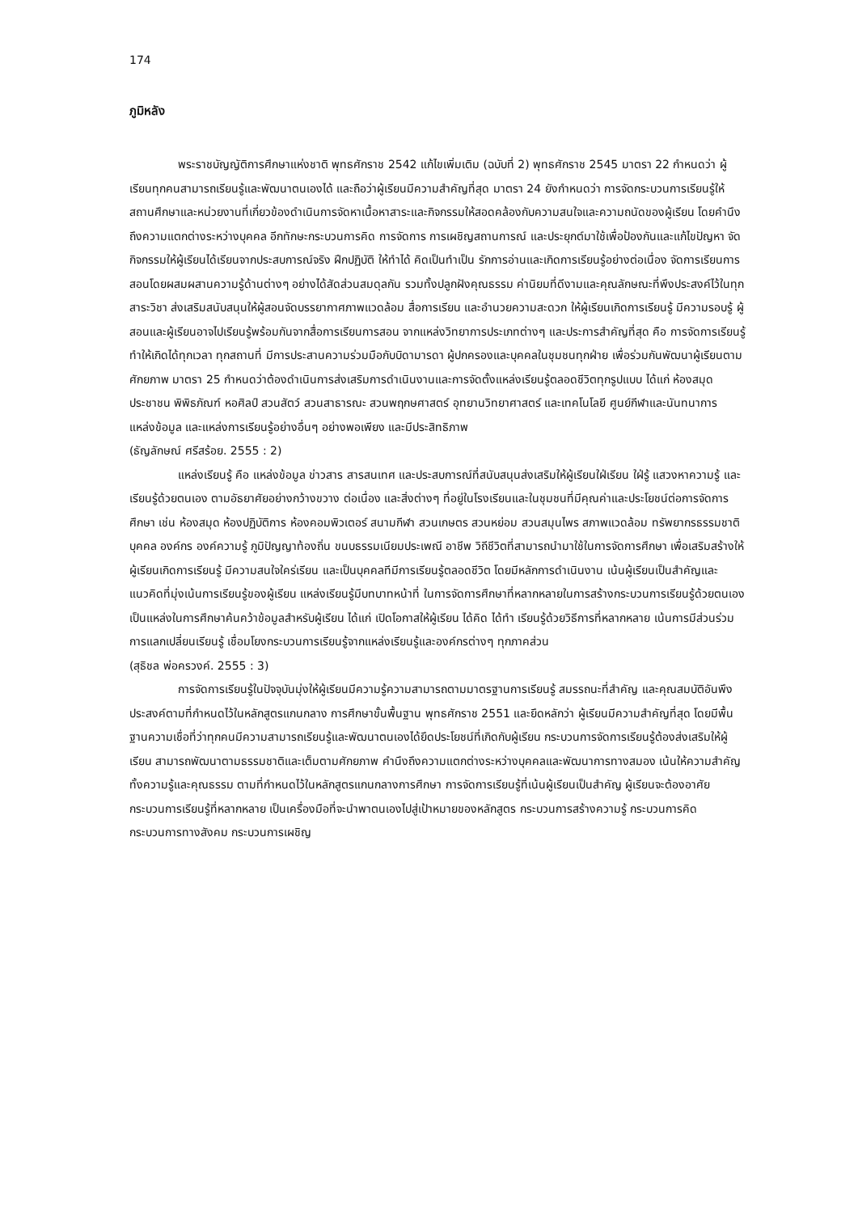174
ภูมิหลัง
พระราชบัญญัติการศึกษาแห่งชาติ พุทธศักราช 2542 แก้ไขเพิ่มเติม (ฉบับที่ 2) พุทธศักราช 2545 มาตรา 22 กำหนดว่า ผู้เรียนทุกคนสามารถเรียนรู้และพัฒนาตนเองได้ และถือว่าผู้เรียนมีความสำคัญที่สุด มาตรา 24 ยังกำหนดว่า การจัดกระบวนการเรียนรู้ให้สถานศึกษาและหน่วยงานที่เกี่ยวข้องดำเนินการจัดหาเนื้อหาสาระและกิจกรรมให้สอดคล้องกับความสนใจและความถนัดของผู้เรียน โดยคำนึงถึงความแตกต่างระหว่างบุคคล อีกทักษะกระบวนการคิด การจัดการ การเผชิญสถานการณ์ และประยุกต์มาใช้เพื่อป้องกันและแก้ไขปัญหา จัดกิจกรรมให้ผู้เรียนได้เรียนจากประสบการณ์จริง ฝึกปฏิบัติ ให้ทำได้ คิดเป็นทำเป็น รักการอ่านและเกิดการเรียนรู้อย่างต่อเนื่อง จัดการเรียนการสอนโดยผสมผสานความรู้ด้านต่างๆ อย่างได้สัดส่วนสมดุลกัน รวมทั้งปลูกฝังคุณธรรม ค่านิยมที่ดีงามและคุณลักษณะที่พึงประสงค์ไว้ในทุกสาระวิชา ส่งเสริมสนับสนุนให้ผู้สอนจัดบรรยากาศภาพแวดล้อม สื่อการเรียน และอำนวยความสะดวก ให้ผู้เรียนเกิดการเรียนรู้ มีความรอบรู้ ผู้สอนและผู้เรียนอาจไปเรียนรู้พร้อมกันจากสื่อการเรียนการสอน จากแหล่งวิทยาการประเภทต่างๆ และประการสำคัญที่สุด คือ การจัดการเรียนรู้ทำให้เกิดได้ทุกเวลา ทุกสถานที่ มีการประสานความร่วมมือกับบิดามารดา ผู้ปกครองและบุคคลในชุมชนทุกฝ่าย เพื่อร่วมกันพัฒนาผู้เรียนตามศักยภาพ มาตรา 25 กำหนดว่าต้องดำเนินการส่งเสริมการดำเนินงานและการจัดตั้งแหล่งเรียนรู้ตลอดชีวิตทุกรูปแบบ ได้แก่ ห้องสมุดประชาชน พิพิธภัณฑ์ หอศิลป์ สวนสัตว์ สวนสาธารณะ สวนพฤกษศาสตร์ อุทยานวิทยาศาสตร์ และเทคโนโลยี ศูนย์กีฬาและนันทนาการ แหล่งข้อมูล และแหล่งการเรียนรู้อย่างอื่นๆ อย่างพอเพียง และมีประสิทธิภาพ
(ธัญลักษณ์ ศรีสร้อย. 2555 : 2)
แหล่งเรียนรู้ คือ แหล่งข้อมูล ข่าวสาร สารสนเทศ และประสบการณ์ที่สนับสนุนส่งเสริมให้ผู้เรียนใฝ่เรียน ใฝ่รู้ แสวงหาความรู้ และเรียนรู้ด้วยตนเอง ตามอัธยาศัยอย่างกว้างขวาง ต่อเนื่อง และสิ่งต่างๆ ที่อยู่ในโรงเรียนและในชุมชนที่มีคุณค่าและประโยชน์ต่อการจัดการศึกษา เช่น ห้องสมุด ห้องปฏิบัติการ ห้องคอมพิวเตอร์ สนามกีฬา สวนเกษตร สวนหย่อม สวนสมุนไพร สภาพแวดล้อม ทรัพยากรธรรมชาติ บุคคล องค์กร องค์ความรู้ ภูมิปัญญาท้องถิ่น ขนบธรรมเนียมประเพณี อาชีพ วิถีชีวิตที่สามารถนำมาใช้ในการจัดการศึกษา เพื่อเสริมสร้างให้ผู้เรียนเกิดการเรียนรู้ มีความสนใจใคร่เรียน และเป็นบุคคลทีมีการเรียนรู้ตลอดชีวิต โดยมีหลักการดำเนินงาน เน้นผู้เรียนเป็นสำคัญและแนวคิดที่มุ่งเน้นการเรียนรู้ของผู้เรียน แหล่งเรียนรู้มีบทบาทหน้าที่ ในการจัดการศึกษาที่หลากหลายในการสร้างกระบวนการเรียนรู้ด้วยตนเอง เป็นแหล่งในการศึกษาค้นคว้าข้อมูลสำหรับผู้เรียน ได้แก่ เปิดโอกาสให้ผู้เรียน ได้คิด ได้ทำ เรียนรู้ด้วยวิธีการที่หลากหลาย เน้นการมีส่วนร่วม การแลกเปลี่ยนเรียนรู้ เชื่อมโยงกระบวนการเรียนรู้จากแหล่งเรียนรู้และองค์กรต่างๆ ทุกภาคส่วน
(สุธิชล พ่อครวงค์. 2555 : 3)
การจัดการเรียนรู้ในปัจจุบันมุ่งให้ผู้เรียนมีความรู้ความสามารถตามมาตรฐานการเรียนรู้ สมรรถนะที่สำคัญ และคุณสมบัติอันพึงประสงค์ตามที่กำหนดไว้ในหลักสูตรแกนกลาง การศึกษาขั้นพื้นฐาน พุทธศักราช 2551 และยึดหลักว่า ผู้เรียนมีความสำคัญที่สุด โดยมีพื้นฐานความเชื่อที่ว่าทุกคนมีความสามารถเรียนรู้และพัฒนาตนเองได้ยึดประโยชน์ที่เกิดกับผู้เรียน กระบวนการจัดการเรียนรู้ต้องส่งเสริมให้ผู้เรียน สามารถพัฒนาตามธรรมชาติและเต็มตามศักยภาพ คำนึงถึงความแตกต่างระหว่างบุคคลและพัฒนาการทางสมอง เน้นให้ความสำคัญทั้งความรู้และคุณธรรม ตามที่กำหนดไว้ในหลักสูตรแกนกลางการศึกษา การจัดการเรียนรู้ที่เน้นผู้เรียนเป็นสำคัญ ผู้เรียนจะต้องอาศัยกระบวนการเรียนรู้ที่หลากหลาย เป็นเครื่องมือที่จะนำพาตนเองไปสู่เป้าหมายของหลักสูตร กระบวนการสร้างความรู้ กระบวนการคิด กระบวนการทางสังคม กระบวนการเผชิญ